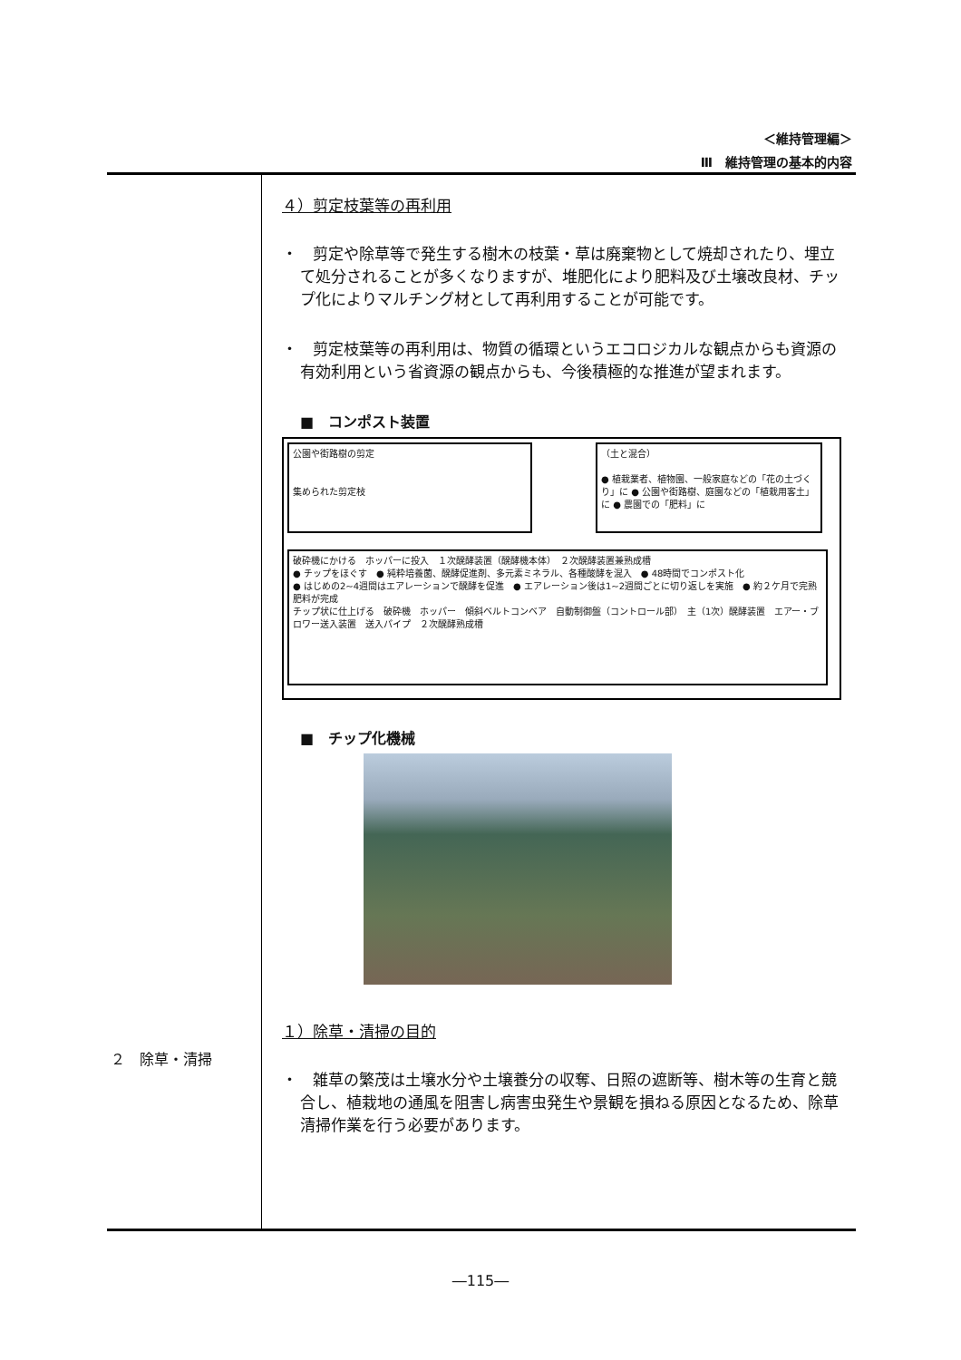＜維持管理編＞
Ⅲ　維持管理の基本的内容
２　除草・清掃
４）剪定枝葉等の再利用
・　剪定や除草等で発生する樹木の枝葉・草は廃棄物として焼却されたり、埋立て処分されることが多くなりますが、堆肥化により肥料及び土壌改良材、チップ化によりマルチング材として再利用することが可能です。
・　剪定枝葉等の再利用は、物質の循環というエコロジカルな観点からも資源の有効利用という省資源の観点からも、今後積極的な推進が望まれます。
■　コンポスト装置
公園や街路樹の剪定
集められた剪定枝
（土と混合）
● 植栽業者、植物園、一般家庭などの「花の土づくり」に ● 公園や街路樹、庭園などの「植栽用客土」に ● 農園での「肥料」に
破砕機にかける　ホッパーに投入　１次醗酵装置（醗酵機本体）　２次醗酵装置兼熟成槽
● チップをほぐす　● 純粋培養菌、醗酵促進剤、多元素ミネラル、各種酸酵を混入　● 48時間でコンポスト化
● はじめの2~4週間はエアレーションで醗酵を促進　● エアレーション後は1~2週間ごとに切り返しを実施　● 約２ケ月で完熟肥料が完成
チップ状に仕上げる　破砕機　ホッパー　傾斜ベルトコンベア　自動制御盤（コントロール部）　主（1次）醗酵装置　エアー・ブロワー送入装置　送入パイプ　２次醗酵熟成槽
■　チップ化機械
１）除草・清掃の目的
・　雑草の繁茂は土壌水分や土壌養分の収奪、日照の遮断等、樹木等の生育と競合し、植栽地の通風を阻害し病害虫発生や景観を損ねる原因となるため、除草清掃作業を行う必要があります。
―115―